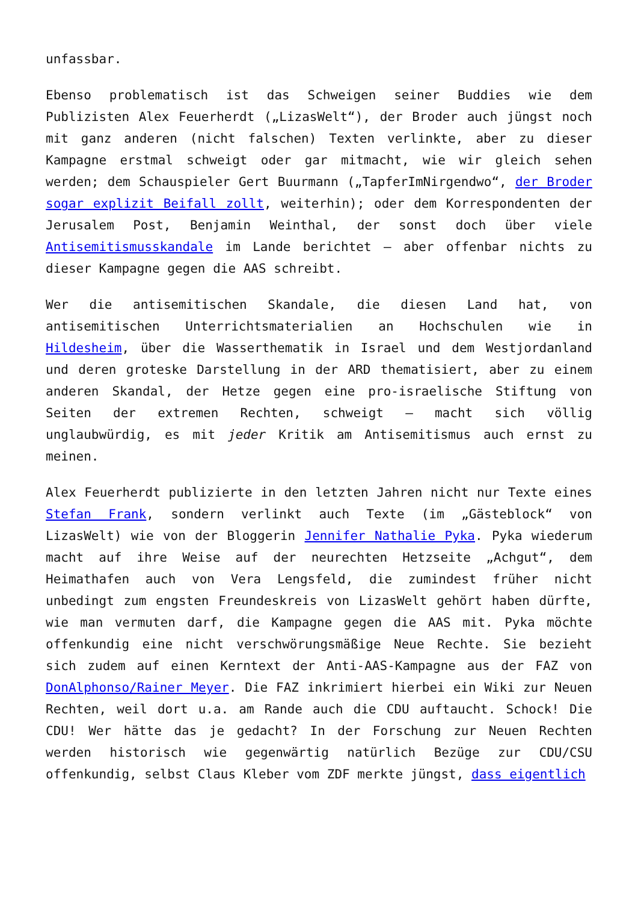unfassbar.
Ebenso problematisch ist das Schweigen seiner Buddies wie dem Publizisten Alex Feuerherdt („LizasWelt“), der Broder auch jüngst noch mit ganz anderen (nicht falschen) Texten verlinkte, aber zu dieser Kampagne erstmal schweigt oder gar mitmacht, wie wir gleich sehen werden; dem Schauspieler Gert Buurmann („TapferImNirgendwo“, der Broder sogar explizit Beifall zollt, weiterhin); oder dem Korrespondenten der Jerusalem Post, Benjamin Weinthal, der sonst doch über viele Antisemitismusskandale im Lande berichtet – aber offenbar nichts zu dieser Kampagne gegen die AAS schreibt.
Wer die antisemitischen Skandale, die diesen Land hat, von antisemitischen Unterrichtsmaterialien an Hochschulen wie in Hildesheim, über die Wasserthematik in Israel und dem Westjordanland und deren groteske Darstellung in der ARD thematisiert, aber zu einem anderen Skandal, der Hetze gegen eine pro-israelische Stiftung von Seiten der extremen Rechten, schweigt – macht sich völlig unglaubwürdig, es mit jeder Kritik am Antisemitismus auch ernst zu meinen.
Alex Feuerherdt publizierte in den letzten Jahren nicht nur Texte eines Stefan Frank, sondern verlinkt auch Texte (im „Gästeblock“ von LizasWelt) wie von der Bloggerin Jennifer Nathalie Pyka. Pyka wiederum macht auf ihre Weise auf der neurechten Hetzseite „Achgut“, dem Heimathafen auch von Vera Lengsfeld, die zumindest früher nicht unbedingt zum engsten Freundeskreis von LizasWelt gehört haben dürfte, wie man vermuten darf, die Kampagne gegen die AAS mit. Pyka möchte offenkundig eine nicht verschwörungsmäßige Neue Rechte. Sie bezieht sich zudem auf einen Kerntext der Anti-AAS-Kampagne aus der FAZ von DonAlphonso/Rainer Meyer. Die FAZ inkrimiert hierbei ein Wiki zur Neuen Rechten, weil dort u.a. am Rande auch die CDU auftaucht. Schock! Die CDU! Wer hätte das je gedacht? In der Forschung zur Neuen Rechten werden historisch wie gegenwärtig natürlich Bezüge zur CDU/CSU offenkundig, selbst Claus Kleber vom ZDF merkte jüngst, dass eigentlich